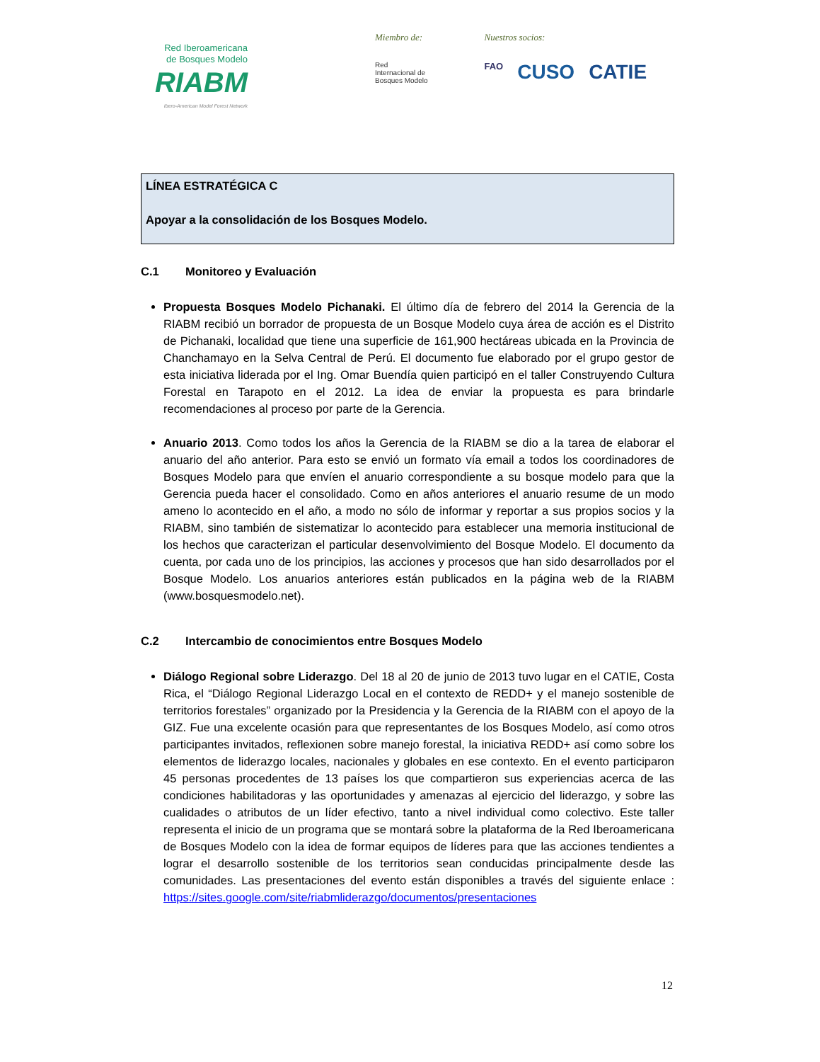Red Iberoamericana
de Bosques Modelo
RIABM
Ibero-American Model Forest Network
Miembro de:
Red
Internacional de
Bosques Modelo
Nuestros socios:
FAO CUSO CATIE
LÍNEA ESTRATÉGICA C
Apoyar a la consolidación de los Bosques Modelo.
C.1 Monitoreo y Evaluación
Propuesta Bosques Modelo Pichanaki. El último día de febrero del 2014 la Gerencia de la RIABM recibió un borrador de propuesta de un Bosque Modelo cuya área de acción es el Distrito de Pichanaki, localidad que tiene una superficie de 161,900 hectáreas ubicada en la Provincia de Chanchamayo en la Selva Central de Perú. El documento fue elaborado por el grupo gestor de esta iniciativa liderada por el Ing. Omar Buendía quien participó en el taller Construyendo Cultura Forestal en Tarapoto en el 2012. La idea de enviar la propuesta es para brindarle recomendaciones al proceso por parte de la Gerencia.
Anuario 2013. Como todos los años la Gerencia de la RIABM se dio a la tarea de elaborar el anuario del año anterior. Para esto se envió un formato vía email a todos los coordinadores de Bosques Modelo para que envíen el anuario correspondiente a su bosque modelo para que la Gerencia pueda hacer el consolidado. Como en años anteriores el anuario resume de un modo ameno lo acontecido en el año, a modo no sólo de informar y reportar a sus propios socios y la RIABM, sino también de sistematizar lo acontecido para establecer una memoria institucional de los hechos que caracterizan el particular desenvolvimiento del Bosque Modelo. El documento da cuenta, por cada uno de los principios, las acciones y procesos que han sido desarrollados por el Bosque Modelo. Los anuarios anteriores están publicados en la página web de la RIABM (www.bosquesmodelo.net).
C.2 Intercambio de conocimientos entre Bosques Modelo
Diálogo Regional sobre Liderazgo. Del 18 al 20 de junio de 2013 tuvo lugar en el CATIE, Costa Rica, el “Diálogo Regional Liderazgo Local en el contexto de REDD+ y el manejo sostenible de territorios forestales” organizado por la Presidencia y la Gerencia de la RIABM con el apoyo de la GIZ. Fue una excelente ocasión para que representantes de los Bosques Modelo, así como otros participantes invitados, reflexionen sobre manejo forestal, la iniciativa REDD+ así como sobre los elementos de liderazgo locales, nacionales y globales en ese contexto. En el evento participaron 45 personas procedentes de 13 países los que compartieron sus experiencias acerca de las condiciones habilitadoras y las oportunidades y amenazas al ejercicio del liderazgo, y sobre las cualidades o atributos de un líder efectivo, tanto a nivel individual como colectivo. Este taller representa el inicio de un programa que se montará sobre la plataforma de la Red Iberoamericana de Bosques Modelo con la idea de formar equipos de líderes para que las acciones tendientes a lograr el desarrollo sostenible de los territorios sean conducidas principalmente desde las comunidades. Las presentaciones del evento están disponibles a través del siguiente enlace : https://sites.google.com/site/riabmliderazgo/documentos/presentaciones
12